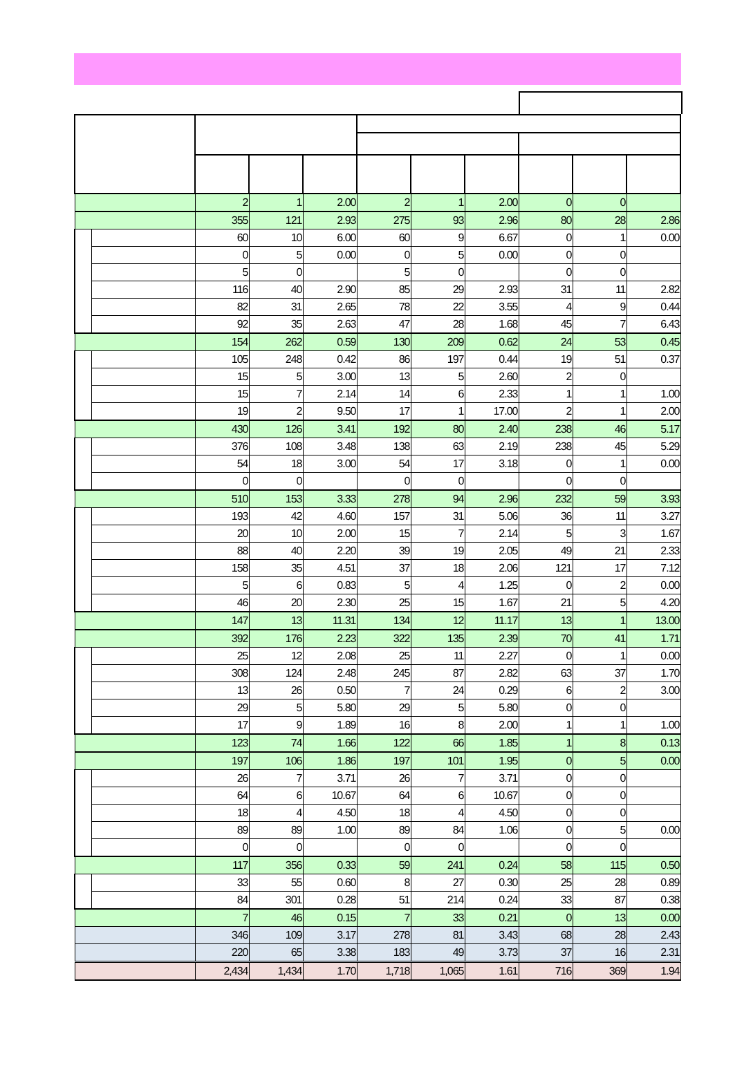| | | 2 | 1 | 2.00 | 2 | 1 | 2.00 | 0 | 0 | |
| | | 355 | 121 | 2.93 | 275 | 93 | 2.96 | 80 | 28 | 2.86 |
| | | 60 | 10 | 6.00 | 60 | 9 | 6.67 | 0 | 1 | 0.00 |
| | | 0 | 5 | 0.00 | 0 | 5 | 0.00 | 0 | 0 | |
| | | 5 | 0 | | 5 | 0 | | 0 | 0 | |
| | | 116 | 40 | 2.90 | 85 | 29 | 2.93 | 31 | 11 | 2.82 |
| | | 82 | 31 | 2.65 | 78 | 22 | 3.55 | 4 | 9 | 0.44 |
| | | 92 | 35 | 2.63 | 47 | 28 | 1.68 | 45 | 7 | 6.43 |
| | | 154 | 262 | 0.59 | 130 | 209 | 0.62 | 24 | 53 | 0.45 |
| | | 105 | 248 | 0.42 | 86 | 197 | 0.44 | 19 | 51 | 0.37 |
| | | 15 | 5 | 3.00 | 13 | 5 | 2.60 | 2 | 0 | |
| | | 15 | 7 | 2.14 | 14 | 6 | 2.33 | 1 | 1 | 1.00 |
| | | 19 | 2 | 9.50 | 17 | 1 | 17.00 | 2 | 1 | 2.00 |
| | | 430 | 126 | 3.41 | 192 | 80 | 2.40 | 238 | 46 | 5.17 |
| | | 376 | 108 | 3.48 | 138 | 63 | 2.19 | 238 | 45 | 5.29 |
| | | 54 | 18 | 3.00 | 54 | 17 | 3.18 | 0 | 1 | 0.00 |
| | | 0 | 0 | | 0 | 0 | | 0 | 0 | |
| | | 510 | 153 | 3.33 | 278 | 94 | 2.96 | 232 | 59 | 3.93 |
| | | 193 | 42 | 4.60 | 157 | 31 | 5.06 | 36 | 11 | 3.27 |
| | | 20 | 10 | 2.00 | 15 | 7 | 2.14 | 5 | 3 | 1.67 |
| | | 88 | 40 | 2.20 | 39 | 19 | 2.05 | 49 | 21 | 2.33 |
| | | 158 | 35 | 4.51 | 37 | 18 | 2.06 | 121 | 17 | 7.12 |
| | | 5 | 6 | 0.83 | 5 | 4 | 1.25 | 0 | 2 | 0.00 |
| | | 46 | 20 | 2.30 | 25 | 15 | 1.67 | 21 | 5 | 4.20 |
| | | 147 | 13 | 11.31 | 134 | 12 | 11.17 | 13 | 1 | 13.00 |
| | | 392 | 176 | 2.23 | 322 | 135 | 2.39 | 70 | 41 | 1.71 |
| | | 25 | 12 | 2.08 | 25 | 11 | 2.27 | 0 | 1 | 0.00 |
| | | 308 | 124 | 2.48 | 245 | 87 | 2.82 | 63 | 37 | 1.70 |
| | | 13 | 26 | 0.50 | 7 | 24 | 0.29 | 6 | 2 | 3.00 |
| | | 29 | 5 | 5.80 | 29 | 5 | 5.80 | 0 | 0 | |
| | | 17 | 9 | 1.89 | 16 | 8 | 2.00 | 1 | 1 | 1.00 |
| | | 123 | 74 | 1.66 | 122 | 66 | 1.85 | 1 | 8 | 0.13 |
| | | 197 | 106 | 1.86 | 197 | 101 | 1.95 | 0 | 5 | 0.00 |
| | | 26 | 7 | 3.71 | 26 | 7 | 3.71 | 0 | 0 | |
| | | 64 | 6 | 10.67 | 64 | 6 | 10.67 | 0 | 0 | |
| | | 18 | 4 | 4.50 | 18 | 4 | 4.50 | 0 | 0 | |
| | | 89 | 89 | 1.00 | 89 | 84 | 1.06 | 0 | 5 | 0.00 |
| | | 0 | 0 | | 0 | 0 | | 0 | 0 | |
| | | 117 | 356 | 0.33 | 59 | 241 | 0.24 | 58 | 115 | 0.50 |
| | | 33 | 55 | 0.60 | 8 | 27 | 0.30 | 25 | 28 | 0.89 |
| | | 84 | 301 | 0.28 | 51 | 214 | 0.24 | 33 | 87 | 0.38 |
| | | 7 | 46 | 0.15 | 7 | 33 | 0.21 | 0 | 13 | 0.00 |
| | | 346 | 109 | 3.17 | 278 | 81 | 3.43 | 68 | 28 | 2.43 |
| | | 220 | 65 | 3.38 | 183 | 49 | 3.73 | 37 | 16 | 2.31 |
| | | 2,434 | 1,434 | 1.70 | 1,718 | 1,065 | 1.61 | 716 | 369 | 1.94 |